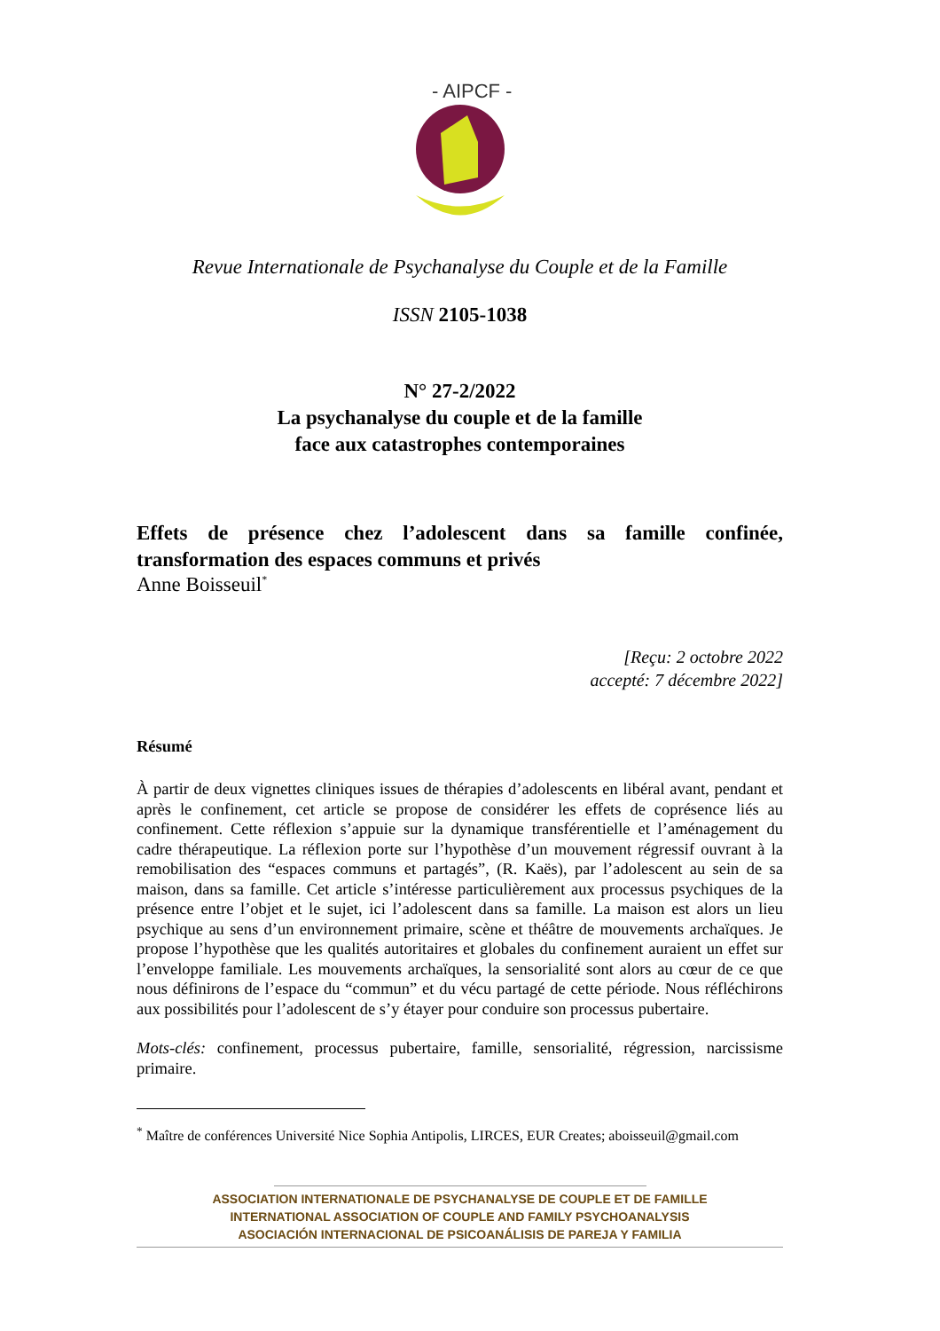- AIPCF -
Revue Internationale de Psychanalyse du Couple et de la Famille
ISSN 2105-1038
N° 27-2/2022
La psychanalyse du couple et de la famille
face aux catastrophes contemporaines
Effets de présence chez l’adolescent dans sa famille confinée, transformation des espaces communs et privés
Anne Boisseuil<sup>*</sup>
[Reçu: 2 octobre 2022
accepté: 7 décembre 2022]
Résumé
À partir de deux vignettes cliniques issues de thérapies d’adolescents en libéral avant, pendant et après le confinement, cet article se propose de considérer les effets de coprésence liés au confinement. Cette réflexion s’appuie sur la dynamique transférentielle et l’aménagement du cadre thérapeutique. La réflexion porte sur l’hypothèse d’un mouvement régressif ouvrant à la remobilisation des “espaces communs et partagés”, (R. Kaës), par l’adolescent au sein de sa maison, dans sa famille. Cet article s’intéresse particulièrement aux processus psychiques de la présence entre l’objet et le sujet, ici l’adolescent dans sa famille. La maison est alors un lieu psychique au sens d’un environnement primaire, scène et théâtre de mouvements archaïques. Je propose l’hypothèse que les qualités autoritaires et globales du confinement auraient un effet sur l’enveloppe familiale. Les mouvements archaïques, la sensorialité sont alors au cœur de ce que nous définirons de l’espace du “commun” et du vécu partagé de cette période. Nous réfléchirons aux possibilités pour l’adolescent de s’y étayer pour conduire son processus pubertaire.
Mots-clés: confinement, processus pubertaire, famille, sensorialité, régression, narcissisme primaire.
<sup>*</sup> Maître de conférences Université Nice Sophia Antipolis, LIRCES, EUR Creates; aboisseuil@gmail.com
ASSOCIATION INTERNATIONALE DE PSYCHANALYSE DE COUPLE ET DE FAMILLE
INTERNATIONAL ASSOCIATION OF COUPLE AND FAMILY PSYCHOANALYSIS
ASOCIACIÓN INTERNACIONAL DE PSICOANÁLISIS DE PAREJA Y FAMILIA